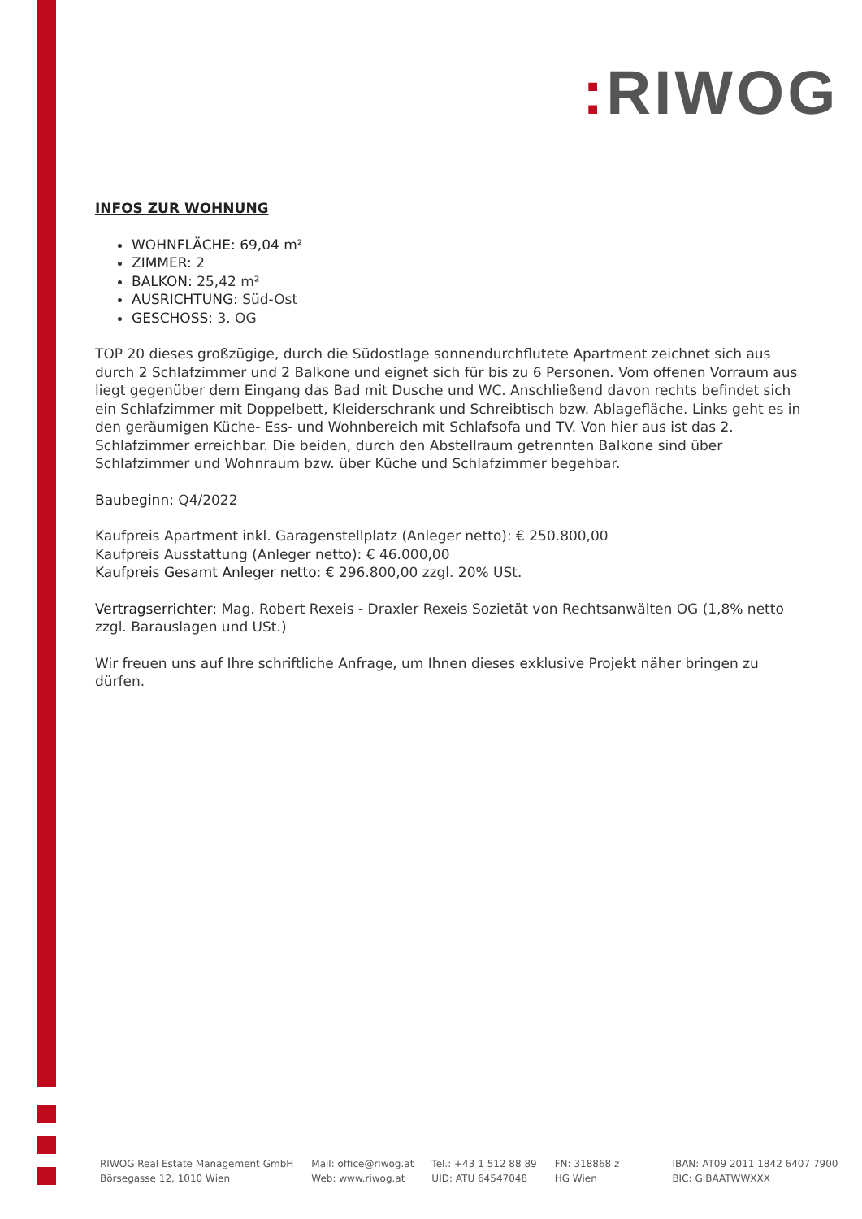: RIWOG
INFOS ZUR WOHNUNG
WOHNFLÄCHE: 69,04 m²
ZIMMER: 2
BALKON: 25,42 m²
AUSRICHTUNG: Süd-Ost
GESCHOSS: 3. OG
TOP 20 dieses großzügige, durch die Südostlage sonnendurchflutete Apartment zeichnet sich aus durch 2 Schlafzimmer und 2 Balkone und eignet sich für bis zu 6 Personen. Vom offenen Vorraum aus liegt gegenüber dem Eingang das Bad mit Dusche und WC. Anschließend davon rechts befindet sich ein Schlafzimmer mit Doppelbett, Kleiderschrank und Schreibtisch bzw. Ablagefläche. Links geht es in den geräumigen Küche- Ess- und Wohnbereich mit Schlafsofa und TV. Von hier aus ist das 2. Schlafzimmer erreichbar. Die beiden, durch den Abstellraum getrennten Balkone sind über Schlafzimmer und Wohnraum bzw. über Küche und Schlafzimmer begehbar.
Baubeginn: Q4/2022
Kaufpreis Apartment inkl. Garagenstellplatz (Anleger netto): € 250.800,00
Kaufpreis Ausstattung (Anleger netto): € 46.000,00
Kaufpreis Gesamt Anleger netto: € 296.800,00 zzgl. 20% USt.
Vertragserrichter: Mag. Robert Rexeis - Draxler Rexeis Sozietät von Rechtsanwälten OG (1,8% netto zzgl. Barauslagen und USt.)
Wir freuen uns auf Ihre schriftliche Anfrage, um Ihnen dieses exklusive Projekt näher bringen zu dürfen.
RIWOG Real Estate Management GmbH
Börsegasse 12, 1010 Wien
Mail: office@riwog.at
Web: www.riwog.at
Tel.: +43 1 512 88 89
UID: ATU 64547048
FN: 318868 z
HG Wien
IBAN: AT09 2011 1842 6407 7900
BIC: GIBAATWWXXX